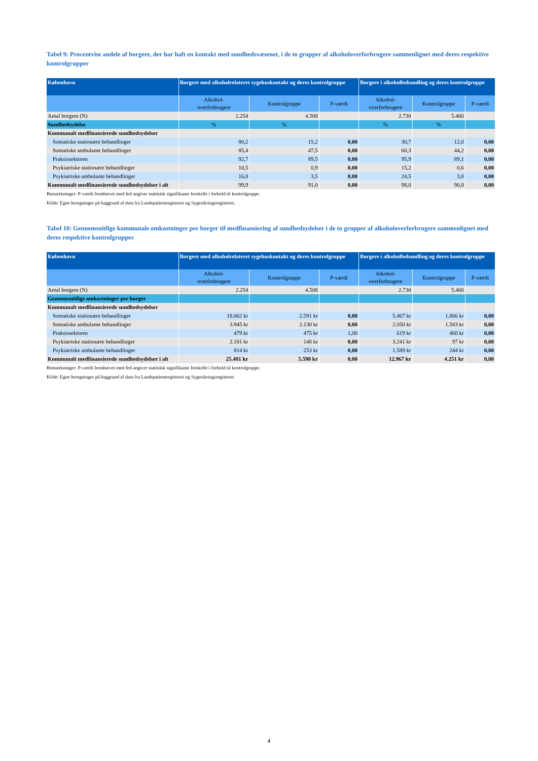Tabel 9: Procentvise andele af borgere, der har haft en kontakt med sundhedsvæsenet, i de to grupper af alkoholoverforbrugere sammenlignet med deres respektive kontrolgrupper
| København | Borgere med alkoholrelateret sygehuskontakt og deres kontrolgruppe | | | Borgere i alkoholbehandling og deres kontrolgruppe | | |
| --- | --- | --- | --- | --- | --- | --- |
| | Alkohol- overforbrugere | Kontrolgruppe | P-værdi | Alkohol- overforbrugere | Kontrolgruppe | P-værdi |
| Antal borgere (N) | 2.254 | 4.508 | | 2.730 | 5.460 | |
| Sundhedsydelse | % | % | | % | % | |
| Kommunalt medfinansierede sundhedsydelser | | | | | | |
| Somatiske stationære behandlinger | 80,2 | 15,2 | 0,00 | 30,7 | 12,0 | 0,00 |
| Somatiske ambulante behandlinger | 85,4 | 47,5 | 0,00 | 60,3 | 44,2 | 0,00 |
| Praksissektoren | 92,7 | 89,5 | 0,00 | 95,9 | 89,1 | 0,00 |
| Psykiatriske stationære behandlinger | 10,5 | 0,9 | 0,00 | 15,2 | 0,6 | 0,00 |
| Psykiatriske ambulante behandlinger | 16,8 | 3,5 | 0,00 | 24,5 | 3,0 | 0,00 |
| Kommunalt medfinansierede sundhedsydelser i alt | 99,9 | 91,0 | 0,00 | 98,0 | 90,8 | 0,00 |
Bemærkninger: P-værdi fremhævet med fed angiver statistisk signifikante forskelle i forhold til kontrolgruppe.
Kilde: Egne beregninger på baggrund af data fra Landspatientregisteret og Sygesikringsregisteret.
Tabel 10: Gennemsnitlige kommunale omkostninger per borger til medfinansiering af sundhedsydelser i de to grupper af alkoholoverforbrugere sammenlignet med deres respektive kontrolgrupper
| København | Borgere med alkoholrelateret sygehuskontakt og deres kontrolgruppe | | | Borgere i alkoholbehandling og deres kontrolgruppe | | |
| --- | --- | --- | --- | --- | --- | --- |
| | Alkohol- overforbrugere | Kontrolgruppe | P-værdi | Alkohol- overforbrugere | Kontrolgruppe | P-værdi |
| Antal borgere (N) | 2.254 | 4.508 | | 2.730 | 5.460 | |
| Gennemsnitlige omkostninger per borger | | | | | | |
| Kommunalt medfinansierede sundhedsydelser | | | | | | |
| Somatiske stationære behandlinger | 18.062 kr | 2.591 kr | 0,00 | 5.467 kr | 1.866 kr | 0,00 |
| Somatiske ambulante behandlinger | 3.945 kr | 2.130 kr | 0,00 | 2.050 kr | 1.583 kr | 0,00 |
| Praksissektoren | 479 kr | 475 kr | 1,00 | 619 kr | 460 kr | 0,00 |
| Psykiatriske stationære behandlinger | 2.181 kr | 140 kr | 0,00 | 3.241 kr | 97 kr | 0,00 |
| Psykiatriske ambulante behandlinger | 814 kr | 253 kr | 0,00 | 1.589 kr | 244 kr | 0,00 |
| Kommunalt medfinansierede sundhedsydelser i alt | 25.481 kr | 5.590 kr | 0,00 | 12.967 kr | 4.251 kr | 0,00 |
Bemærkninger: P-værdi fremhævet med fed angiver statistisk signifikante forskelle i forhold til kontrolgruppe.
Kilde: Egne beregninger på baggrund af data fra Landspatientregisteret og Sygesikringsregisteret
4